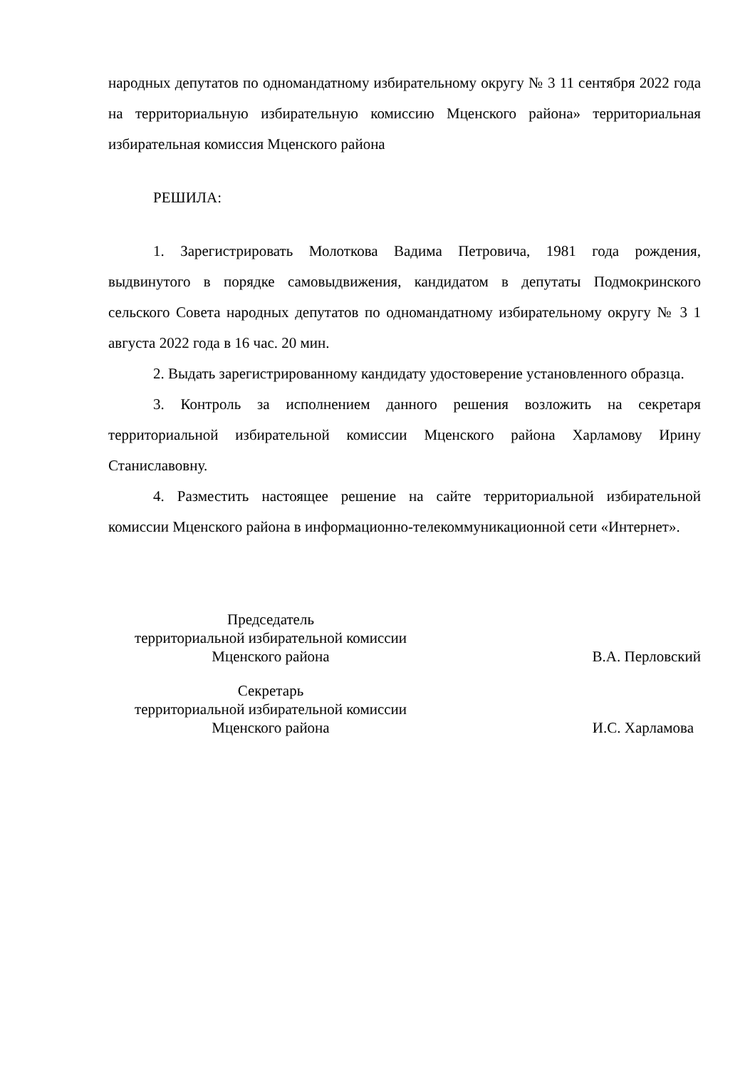народных депутатов по одномандатному избирательному округу № 3 11 сентября 2022 года на территориальную избирательную комиссию Мценского района» территориальная избирательная комиссия Мценского района
РЕШИЛА:
1. Зарегистрировать Молоткова Вадима Петровича, 1981 года рождения, выдвинутого в порядке самовыдвижения, кандидатом в депутаты Подмокринского сельского Совета народных депутатов по одномандатному избирательному округу № 3 1 августа 2022 года в 16 час. 20 мин.
2. Выдать зарегистрированному кандидату удостоверение установленного образца.
3. Контроль за исполнением данного решения возложить на секретаря территориальной избирательной комиссии Мценского района Харламову Ирину Станиславовну.
4. Разместить настоящее решение на сайте территориальной избирательной комиссии Мценского района в информационно-телекоммуникационной сети «Интернет».
Председатель
территориальной избирательной комиссии
Мценского района
В.А. Перловский
Секретарь
территориальной избирательной комиссии
Мценского района
И.С. Харламова